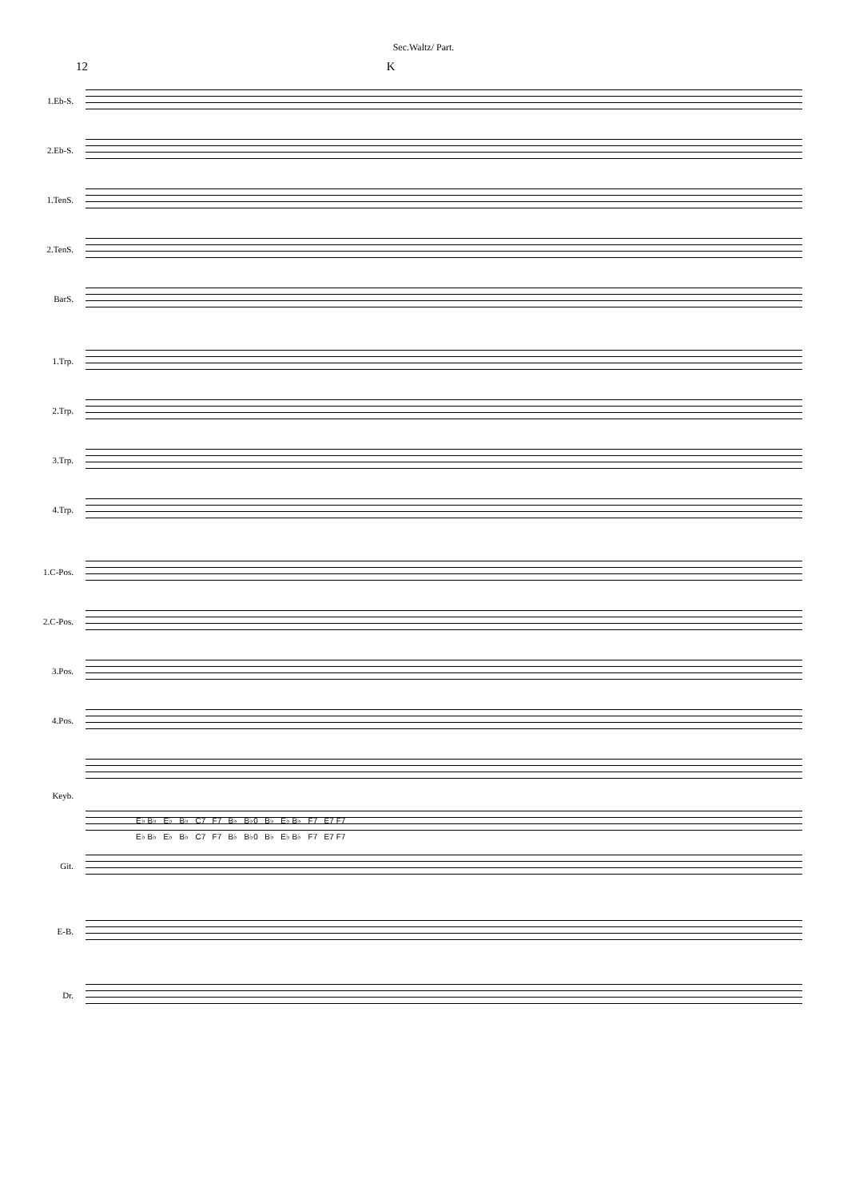Sec.Waltz/ Part.
12 K
1.Eb-S.
2.Eb-S.
1.TenS.
2.TenS.
BarS.
1.Trp.
2.Trp.
3.Trp.
4.Trp.
1.C-Pos.
2.C-Pos.
3.Pos.
4.Pos.
Keyb.
E♭ B♭ E♭ B♭ C7 F7 B♭ B♭0 B♭ E♭ B♭ F7 E7 F7
Git.
E♭ B♭ E♭ B♭ C7 F7 B♭ B♭0 B♭ E♭ B♭ F7 E7 F7
E-B.
Dr.